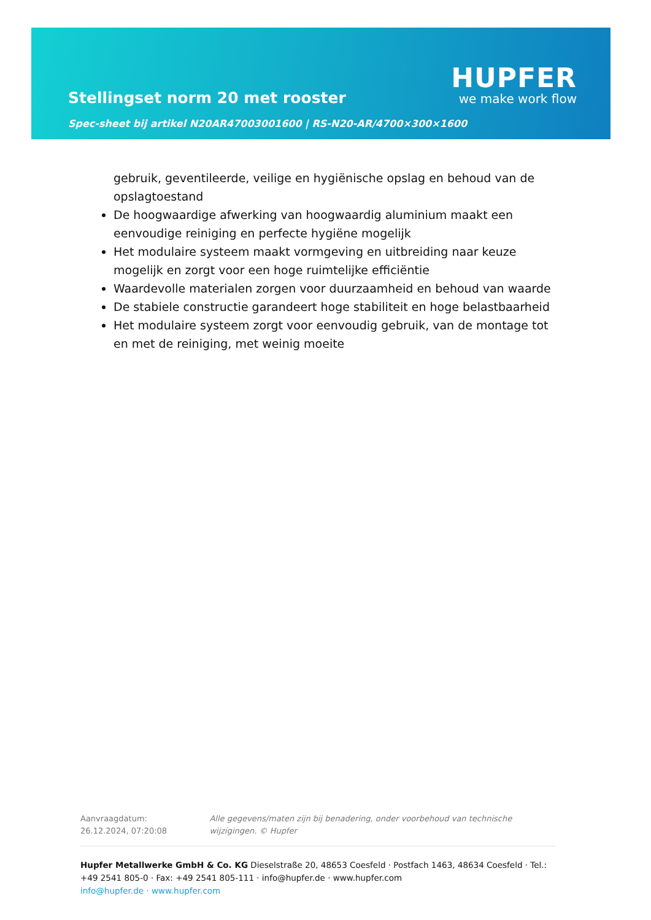Stellingset norm 20 met rooster
HUPFER
we make work flow
Spec-sheet bij artikel N20AR47003001600 | RS-N20-AR/4700×300×1600
gebruik, geventileerde, veilige en hygiënische opslag en behoud van de opslagtoestand
De hoogwaardige afwerking van hoogwaardig aluminium maakt een eenvoudige reiniging en perfecte hygiëne mogelijk
Het modulaire systeem maakt vormgeving en uitbreiding naar keuze mogelijk en zorgt voor een hoge ruimtelijke efficiëntie
Waardevolle materialen zorgen voor duurzaamheid en behoud van waarde
De stabiele constructie garandeert hoge stabiliteit en hoge belastbaarheid
Het modulaire systeem zorgt voor eenvoudig gebruik, van de montage tot en met de reiniging, met weinig moeite
Aanvraagdatum: 26.12.2024, 07:20:08
Alle gegevens/maten zijn bij benadering, onder voorbehoud van technische wijzigingen. © Hupfer
Hupfer Metallwerke GmbH & Co. KG Dieselstraße 20, 48653 Coesfeld · Postfach 1463, 48634 Coesfeld · Tel.: +49 2541 805-0 · Fax: +49 2541 805-111 · info@hupfer.de · www.hupfer.com
info@hupfer.de · www.hupfer.com